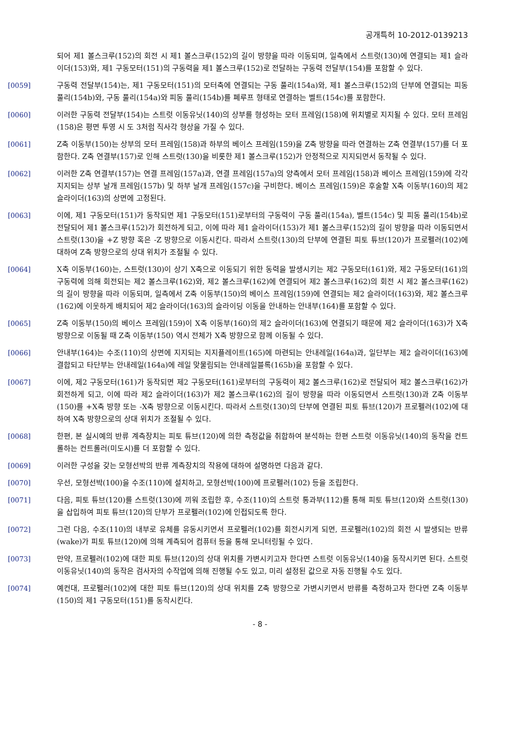공개특허 10-2012-0139213
되어 제1 볼스크루(152)의 회전 시 제1 볼스크루(152)의 길이 방향을 따라 이동되며, 일측에서 스트럿(130)에 연결되는 제1 슬라이더(153)와, 제1 구동모터(151)의 구동력을 제1 볼스크루(152)로 전달하는 구동력 전달부(154)를 포함할 수 있다.
[0059] 구동력 전달부(154)는, 제1 구동모터(151)의 모터축에 연결되는 구동 풀리(154a)와, 제1 볼스크루(152)의 단부에 연결되는 피동 풀리(154b)와, 구동 풀리(154a)와 피동 풀리(154b)를 폐루프 형태로 연결하는 벨트(154c)를 포함한다.
[0060] 이러한 구동력 전달부(154)는 스트럿 이동유닛(140)의 상부를 형성하는 모터 프레임(158)에 위치별로 지지될 수 있다. 모터 프레임(158)은 평면 투영 시 도 3처럼 직사각 형상을 가질 수 있다.
[0061] Z축 이동부(150)는 상부의 모터 프레임(158)과 하부의 베이스 프레임(159)을 Z축 방향을 따라 연결하는 Z축 연결부(157)를 더 포함한다. Z축 연결부(157)로 인해 스트럿(130)을 비롯한 제1 볼스크루(152)가 안정적으로 지지되면서 동작될 수 있다.
[0062] 이러한 Z축 연결부(157)는 연결 프레임(157a)과, 연결 프레임(157a)의 양측에서 모터 프레임(158)과 베이스 프레임(159)에 각각 지지되는 상부 날개 프레임(157b) 및 하부 날개 프레임(157c)을 구비한다. 베이스 프레임(159)은 후술할 X축 이동부(160)의 제2 슬라이더(163)의 상면에 고정된다.
[0063] 이에, 제1 구동모터(151)가 동작되면 제1 구동모터(151)로부터의 구동력이 구동 풀리(154a), 벨트(154c) 및 피동 풀리(154b)로 전달되어 제1 볼스크루(152)가 회전하게 되고, 이에 따라 제1 슬라이더(153)가 제1 볼스크루(152)의 길이 방향을 따라 이동되면서 스트럿(130)을 +Z 방향 혹은 -Z 방향으로 이동시킨다. 따라서 스트럿(130)의 단부에 연결된 피토 튜브(120)가 프로펠러(102)에 대하여 Z축 방향으로의 상대 위치가 조절될 수 있다.
[0064] X축 이동부(160)는, 스트럿(130)이 상기 X축으로 이동되기 위한 동력을 발생시키는 제2 구동모터(161)와, 제2 구동모터(161)의 구동력에 의해 회전되는 제2 볼스크루(162)와, 제2 볼스크루(162)에 연결되어 제2 볼스크루(162)의 회전 시 제2 볼스크루(162)의 길이 방향을 따라 이동되며, 일측에서 Z축 이동부(150)의 베이스 프레임(159)에 연결되는 제2 슬라이더(163)와, 제2 볼스크루(162)에 이웃하게 배치되어 제2 슬라이더(163)의 슬라이딩 이동을 안내하는 안내부(164)를 포함할 수 있다.
[0065] Z축 이동부(150)의 베이스 프레임(159)이 X축 이동부(160)의 제2 슬라이더(163)에 연결되기 때문에 제2 슬라이더(163)가 X축 방향으로 이동될 때 Z축 이동부(150) 역시 전체가 X축 방향으로 함께 이동될 수 있다.
[0066] 안내부(164)는 수조(110)의 상면에 지지되는 지지플레이트(165)에 마련되는 안내레일(164a)과, 일단부는 제2 슬라이더(163)에 결합되고 타단부는 안내레일(164a)에 레일 맞물림되는 안내레일블록(165b)을 포함할 수 있다.
[0067] 이에, 제2 구동모터(161)가 동작되면 제2 구동모터(161)로부터의 구동력이 제2 볼스크루(162)로 전달되어 제2 볼스크루(162)가 회전하게 되고, 이에 따라 제2 슬라이더(163)가 제2 볼스크루(162)의 길이 방향을 따라 이동되면서 스트럿(130)과 Z축 이동부(150)를 +X축 방향 또는 -X축 방향으로 이동시킨다. 따라서 스트럿(130)의 단부에 연결된 피토 튜브(120)가 프로펠러(102)에 대하여 X축 방향으로의 상대 위치가 조절될 수 있다.
[0068] 한편, 본 실시예의 반류 계측장치는 피토 튜브(120)에 의한 측정값을 취합하여 분석하는 한편 스트럿 이동유닛(140)의 동작을 컨트롤하는 컨트롤러(미도시)를 더 포함할 수 있다.
[0069] 이러한 구성을 갖는 모형선박의 반류 계측장치의 작용에 대하여 설명하면 다음과 같다.
[0070] 우선, 모형선박(100)을 수조(110)에 설치하고, 모형선박(100)에 프로펠러(102) 등을 조립한다.
[0071] 다음, 피토 튜브(120)를 스트럿(130)에 끼워 조립한 후, 수조(110)의 스트럿 통과부(112)를 통해 피토 튜브(120)와 스트럿(130)을 삽입하여 피토 튜브(120)의 단부가 프로펠러(102)에 인접되도록 한다.
[0072] 그런 다음, 수조(110)의 내부로 유체를 유동시키면서 프로펠러(102)를 회전시키게 되면, 프로펠러(102)의 회전 시 발생되는 반류(wake)가 피토 튜브(120)에 의해 계측되어 컴퓨터 등을 통해 모니터링될 수 있다.
[0073] 만약, 프로펠러(102)에 대한 피토 튜브(120)의 상대 위치를 가변시키고자 한다면 스트럿 이동유닛(140)을 동작시키면 된다. 스트럿 이동유닛(140)의 동작은 검사자의 수작업에 의해 진행될 수도 있고, 미리 설정된 값으로 자동 진행될 수도 있다.
[0074] 예컨대, 프로펠러(102)에 대한 피토 튜브(120)의 상대 위치를 Z축 방향으로 가변시키면서 반류를 측정하고자 한다면 Z축 이동부(150)의 제1 구동모터(151)를 동작시킨다.
- 8 -